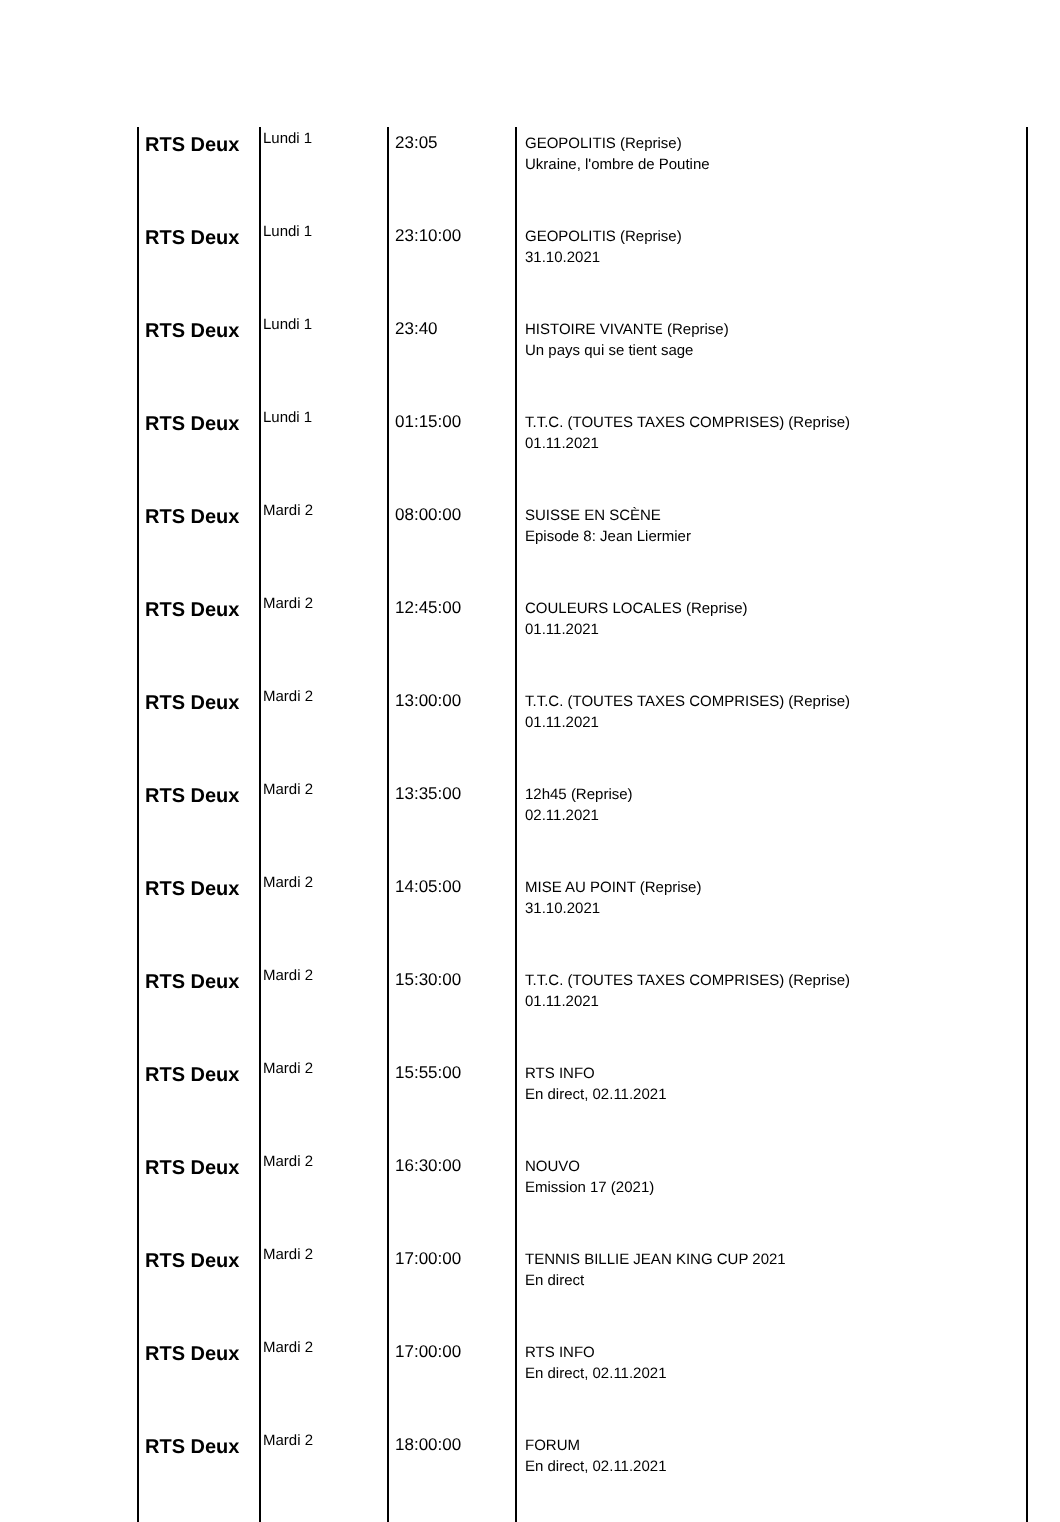| RTS Deux | Lundi 1 | 23:05 | GEOPOLITIS (Reprise) Ukraine, l'ombre de Poutine |
| RTS Deux | Lundi 1 | 23:10:00 | GEOPOLITIS (Reprise) 31.10.2021 |
| RTS Deux | Lundi 1 | 23:40 | HISTOIRE VIVANTE (Reprise) Un pays qui se tient sage |
| RTS Deux | Lundi 1 | 01:15:00 | T.T.C. (TOUTES TAXES COMPRISES) (Reprise) 01.11.2021 |
| RTS Deux | Mardi 2 | 08:00:00 | SUISSE EN SCÈNE Episode 8: Jean Liermier |
| RTS Deux | Mardi 2 | 12:45:00 | COULEURS LOCALES (Reprise) 01.11.2021 |
| RTS Deux | Mardi 2 | 13:00:00 | T.T.C. (TOUTES TAXES COMPRISES) (Reprise) 01.11.2021 |
| RTS Deux | Mardi 2 | 13:35:00 | 12h45 (Reprise) 02.11.2021 |
| RTS Deux | Mardi 2 | 14:05:00 | MISE AU POINT (Reprise) 31.10.2021 |
| RTS Deux | Mardi 2 | 15:30:00 | T.T.C. (TOUTES TAXES COMPRISES) (Reprise) 01.11.2021 |
| RTS Deux | Mardi 2 | 15:55:00 | RTS INFO En direct, 02.11.2021 |
| RTS Deux | Mardi 2 | 16:30:00 | NOUVO Emission 17 (2021) |
| RTS Deux | Mardi 2 | 17:00:00 | TENNIS BILLIE JEAN KING CUP 2021 En direct |
| RTS Deux | Mardi 2 | 17:00:00 | RTS INFO En direct, 02.11.2021 |
| RTS Deux | Mardi 2 | 18:00:00 | FORUM En direct, 02.11.2021 |